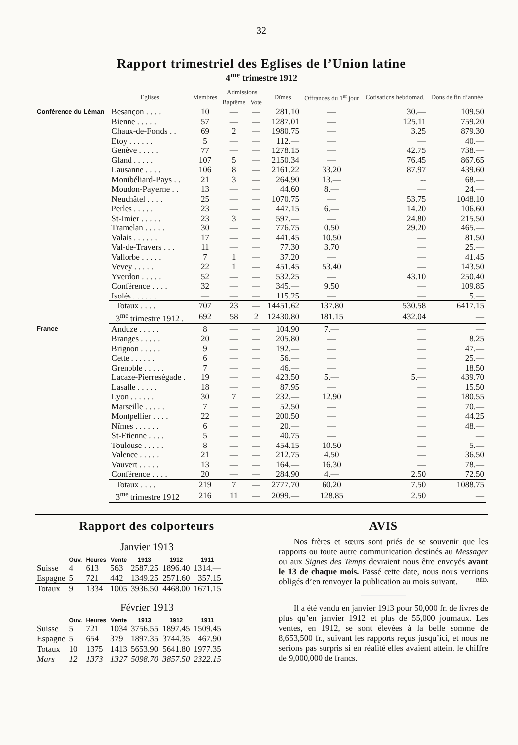32
Rapport trimestriel des Eglises de l’Union latine
4<sup>me</sup> trimestre 1912
| | Eglises | Membres | Admissions | | Dîmes | Offrandes du 1<sup>er</sup> jour | Cotisations hebdomad. | Dons de fin d’année |
| --- | --- | --- | --- | --- | --- | --- | --- | --- |
| | | | Baptême | Vote | | | | |
| Conférence du Léman | Besançon . . . . | 10 | — | — | 281.10 | — | 30.— | 109.50 |
| | Bienne . . . . . | 57 | — | — | 1287.01 | — | 125.11 | 759.20 |
| | Chaux-de-Fonds . . | 69 | 2 | — | 1980.75 | — | 3.25 | 879.30 |
| | Etoy . . . . . . | 5 | — | — | 112.— | — | — | 40.— |
| | Genève . . . . . | 77 | — | — | 1278.15 | — | 42.75 | 738.— |
| | Gland . . . . . | 107 | 5 | — | 2150.34 | — | 76.45 | 867.65 |
| | Lausanne . . . . | 106 | 8 | — | 2161.22 | 33.20 | 87.97 | 439.60 |
| | Montbéliard-Pays . . | 21 | 3 | — | 264.90 | 13.— | -- | 68.— |
| | Moudon-Payerne . . | 13 | — | — | 44.60 | 8.— | — | 24.— |
| | Neuchâtel . . . . | 25 | — | — | 1070.75 | — | 53.75 | 1048.10 |
| | Perles . . . . . | 23 | — | — | 447.15 | 6.— | 14.20 | 106.60 |
| | St-Imier . . . . . | 23 | 3 | — | 597.— | — | 24.80 | 215.50 |
| | Tramelan . . . . . | 30 | — | — | 776.75 | 0.50 | 29.20 | 465.— |
| | Valais . . . . . . | 17 | — | — | 441.45 | 10.50 | — | 81.50 |
| | Val-de-Travers . . . | 11 | — | — | 77.30 | 3.70 | — | 25.— |
| | Vallorbe . . . . . | 7 | 1 | — | 37.20 | — | — | 41.45 |
| | Vevey . . . . . | 22 | 1 | — | 451.45 | 53.40 | — | 143.50 |
| | Yverdon . . . . . | 52 | — | — | 532.25 | — | 43.10 | 250.40 |
| | Conférence . . . . | 32 | — | — | 345.— | 9.50 | — | 109.85 |
| | Isolés . . . . . . | — | — | — | 115.25 | — | — | 5.— |
| | Totaux . . . . | 707 | 23 | — | 14451.62 | 137.80 | 530.58 | 6417.15 |
| | 3<sup>me</sup> trimestre 1912 . | 692 | 58 | 2 | 12430.80 | 181.15 | 432.04 | — |
| France | Anduze . . . . . | 8 | — | — | 104.90 | 7.— | — | — |
| | Branges . . . . . | 20 | — | — | 205.80 | — | — | 8.25 |
| | Brignon . . . . . | 9 | — | — | 192.— | — | — | 47.— |
| | Cette . . . . . . | 6 | — | — | 56.— | — | — | 25.— |
| | Grenoble . . . . . | 7 | — | — | 46.— | — | — | 18.50 |
| | Lacaze-Pierreségade . | 19 | — | — | 423.50 | 5.— | 5.— | 439.70 |
| | Lasalle . . . . . | 18 | — | — | 87.95 | — | — | 15.50 |
| | Lyon . . . . . . | 30 | 7 | — | 232.— | 12.90 | — | 180.55 |
| | Marseille . . . . . | 7 | — | — | 52.50 | — | — | 70.— |
| | Montpellier . . . . | 22 | — | — | 200.50 | — | — | 44.25 |
| | Nîmes . . . . . . | 6 | — | — | 20.— | — | — | 48.— |
| | St-Etienne . . . . | 5 | — | — | 40.75 | — | — | — |
| | Toulouse . . . . . | 8 | — | — | 454.15 | 10.50 | — | 5.— |
| | Valence . . . . . | 21 | — | — | 212.75 | 4.50 | — | 36.50 |
| | Vauvert . . . . . | 13 | — | — | 164.— | 16.30 | — | 78.— |
| | Conférence . . . . | 20 | — | — | 284.90 | 4.— | 2.50 | 72.50 |
| | Totaux . . . . | 219 | 7 | — | 2777.70 | 60.20 | 7.50 | 1088.75 |
| | 3<sup>me</sup> trimestre 1912 | 216 | 11 | — | 2099.— | 128.85 | 2.50 | — |
Rapport des colporteurs
Janvier 1913
| | Ouv. | Heures | Vente | 1913 | 1912 | 1911 |
| --- | --- | --- | --- | --- | --- | --- |
| Suisse | 4 | 613 | 563 | 2587.25 | 1896.40 | 1314.— |
| Espagne | 5 | 721 | 442 | 1349.25 | 2571.60 | 357.15 |
| Totaux | 9 | 1334 | 1005 | 3936.50 | 4468.00 | 1671.15 |
Février 1913
| | Ouv. | Heures | Vente | 1913 | 1912 | 1911 |
| --- | --- | --- | --- | --- | --- | --- |
| Suisse | 5 | 721 | 1034 | 3756.55 | 1897.45 | 1509.45 |
| Espagne | 5 | 654 | 379 | 1897.35 | 3744.35 | 467.90 |
| Totaux | 10 | 1375 | 1413 | 5653.90 | 5641.80 | 1977.35 |
| Mars | 12 | 1373 | 1327 | 5098.70 | 3857.50 | 2322.15 |
AVIS
Nos frères et sœurs sont priés de se souvenir que les rapports ou toute autre communication destinés au Messager ou aux Signes des Temps devraient nous être envoyés avant le 13 de chaque mois. Passé cette date, nous nous verrions obligés d’en renvoyer la publication au mois suivant. RÉD.
Il a été vendu en janvier 1913 pour 50,000 fr. de livres de plus qu’en janvier 1912 et plus de 55,000 journaux. Les ventes, en 1912, se sont élevées à la belle somme de 8,653,500 fr., suivant les rapports reçus jusqu’ici, et nous ne serions pas surpris si en réalité elles avaient atteint le chiffre de 9,000,000 de francs.